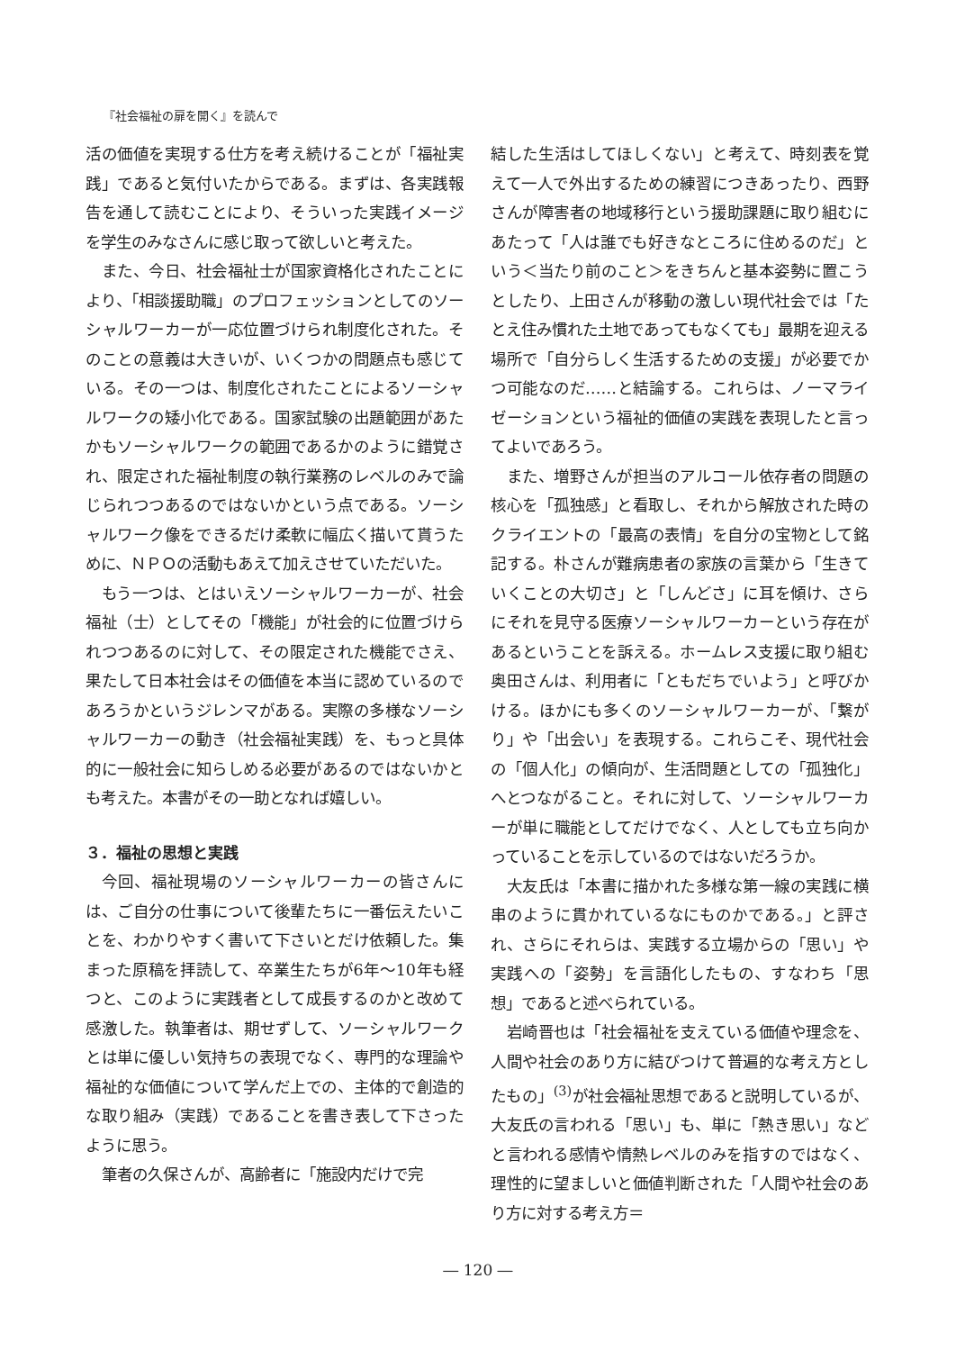『社会福祉の扉を開く』を読んで
活の価値を実現する仕方を考え続けることが「福祉実践」であると気付いたからである。まずは、各実践報告を通して読むことにより、そういった実践イメージを学生のみなさんに感じ取って欲しいと考えた。
また、今日、社会福祉士が国家資格化されたことにより、「相談援助職」のプロフェッションとしてのソーシャルワーカーが一応位置づけられ制度化された。そのことの意義は大きいが、いくつかの問題点も感じている。その一つは、制度化されたことによるソーシャルワークの矮小化である。国家試験の出題範囲があたかもソーシャルワークの範囲であるかのように錯覚され、限定された福祉制度の執行業務のレベルのみで論じられつつあるのではないかという点である。ソーシャルワーク像をできるだけ柔軟に幅広く描いて貰うために、ＮＰＯの活動もあえて加えさせていただいた。
もう一つは、とはいえソーシャルワーカーが、社会福祉（士）としてその「機能」が社会的に位置づけられつつあるのに対して、その限定された機能でさえ、果たして日本社会はその価値を本当に認めているのであろうかというジレンマがある。実際の多様なソーシャルワーカーの動き（社会福祉実践）を、もっと具体的に一般社会に知らしめる必要があるのではないかとも考えた。本書がその一助となれば嬉しい。
３．福祉の思想と実践
今回、福祉現場のソーシャルワーカーの皆さんには、ご自分の仕事について後輩たちに一番伝えたいことを、わかりやすく書いて下さいとだけ依頼した。集まった原稿を拝読して、卒業生たちが6年～10年も経つと、このように実践者として成長するのかと改めて感激した。執筆者は、期せずして、ソーシャルワークとは単に優しい気持ちの表現でなく、専門的な理論や福祉的な価値について学んだ上での、主体的で創造的な取り組み（実践）であることを書き表して下さったように思う。
筆者の久保さんが、高齢者に「施設内だけで完
結した生活はしてほしくない」と考えて、時刻表を覚えて一人で外出するための練習につきあったり、西野さんが障害者の地域移行という援助課題に取り組むにあたって「人は誰でも好きなところに住めるのだ」という＜当たり前のこと＞をきちんと基本姿勢に置こうとしたり、上田さんが移動の激しい現代社会では「たとえ住み慣れた土地であってもなくても」最期を迎える場所で「自分らしく生活するための支援」が必要でかつ可能なのだ……と結論する。これらは、ノーマライゼーションという福祉的価値の実践を表現したと言ってよいであろう。
また、増野さんが担当のアルコール依存者の問題の核心を「孤独感」と看取し、それから解放された時のクライエントの「最高の表情」を自分の宝物として銘記する。朴さんが難病患者の家族の言葉から「生きていくことの大切さ」と「しんどさ」に耳を傾け、さらにそれを見守る医療ソーシャルワーカーという存在があるということを訴える。ホームレス支援に取り組む奥田さんは、利用者に「ともだちでいよう」と呼びかける。ほかにも多くのソーシャルワーカーが、「繋がり」や「出会い」を表現する。これらこそ、現代社会の「個人化」の傾向が、生活問題としての「孤独化」へとつながること。それに対して、ソーシャルワーカーが単に職能としてだけでなく、人としても立ち向かっていることを示しているのではないだろうか。
大友氏は「本書に描かれた多様な第一線の実践に横串のように貫かれているなにものかである。」と評され、さらにそれらは、実践する立場からの「思い」や実践への「姿勢」を言語化したもの、すなわち「思想」であると述べられている。
岩崎晋也は「社会福祉を支えている価値や理念を、人間や社会のあり方に結びつけて普遍的な考え方としたもの」<sup>(3)</sup>が社会福祉思想であると説明しているが、大友氏の言われる「思い」も、単に「熱き思い」などと言われる感情や情熱レベルのみを指すのではなく、理性的に望ましいと価値判断された「人間や社会のあり方に対する考え方＝
― 120 ―